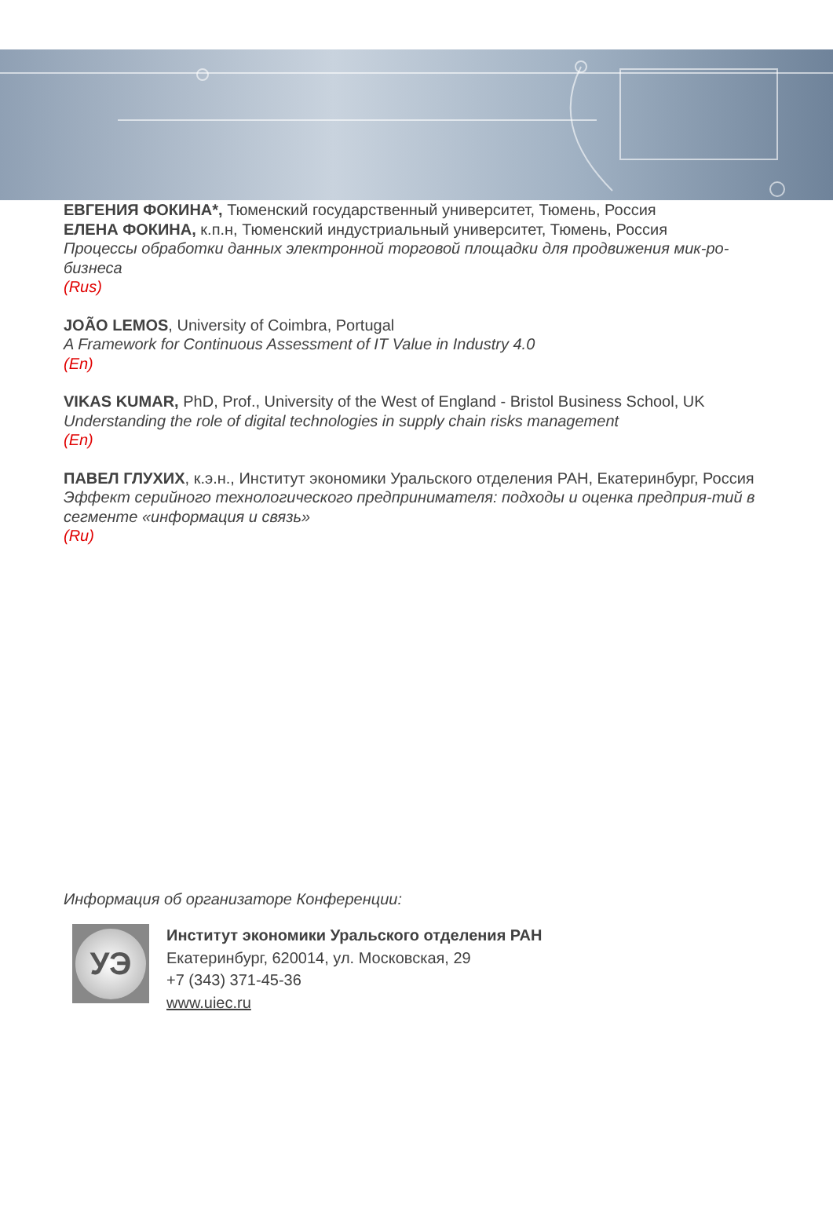ЕВГЕНИЯ ФОКИНА*, Тюменский государственный университет, Тюмень, Россия
ЕЛЕНА ФОКИНА, к.п.н, Тюменский индустриальный университет, Тюмень, Россия
Процессы обработки данных электронной торговой площадки для продвижения мик-ро-бизнеса
(Rus)
JOÃO LEMOS, University of Coimbra, Portugal
A Framework for Continuous Assessment of IT Value in Industry 4.0
(En)
VIKAS KUMAR, PhD, Prof., University of the West of England - Bristol Business School, UK
Understanding the role of digital technologies in supply chain risks management
(En)
ПАВЕЛ ГЛУХИХ, к.э.н., Институт экономики Уральского отделения РАН, Екатеринбург, Россия
Эффект серийного технологического предпринимателя: подходы и оценка предприя-тий в сегменте «информация и связь»
(Ru)
Информация об организаторе Конференции:
УЭ
Институт экономики Уральского отделения РАН
Екатеринбург, 620014, ул. Московская, 29
+7 (343) 371-45-36
www.uiec.ru